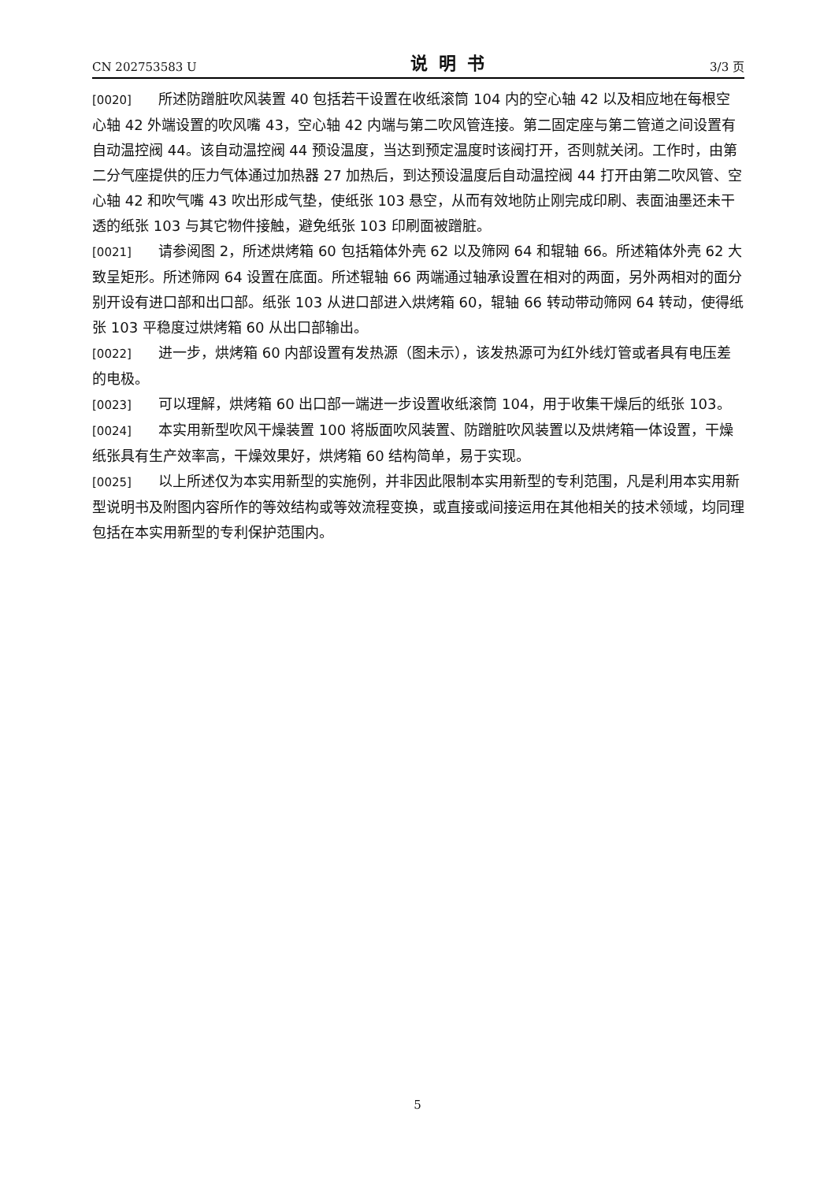CN 202753583 U 说明书 3/3 页
[0020] 所述防蹭脏吹风装置 40 包括若干设置在收纸滚筒 104 内的空心轴 42 以及相应地在每根空心轴 42 外端设置的吹风嘴 43，空心轴 42 内端与第二吹风管连接。第二固定座与第二管道之间设置有自动温控阀 44。该自动温控阀 44 预设温度，当达到预定温度时该阀打开，否则就关闭。工作时，由第二分气座提供的压力气体通过加热器 27 加热后，到达预设温度后自动温控阀 44 打开由第二吹风管、空心轴 42 和吹气嘴 43 吹出形成气垫，使纸张 103 悬空，从而有效地防止刚完成印刷、表面油墨还未干透的纸张 103 与其它物件接触，避免纸张 103 印刷面被蹭脏。
[0021] 请参阅图 2，所述烘烤箱 60 包括箱体外壳 62 以及筛网 64 和辊轴 66。所述箱体外壳 62 大致呈矩形。所述筛网 64 设置在底面。所述辊轴 66 两端通过轴承设置在相对的两面，另外两相对的面分别开设有进口部和出口部。纸张 103 从进口部进入烘烤箱 60，辊轴 66 转动带动筛网 64 转动，使得纸张 103 平稳度过烘烤箱 60 从出口部输出。
[0022] 进一步，烘烤箱 60 内部设置有发热源（图未示），该发热源可为红外线灯管或者具有电压差的电极。
[0023] 可以理解，烘烤箱 60 出口部一端进一步设置收纸滚筒 104，用于收集干燥后的纸张 103。
[0024] 本实用新型吹风干燥装置 100 将版面吹风装置、防蹭脏吹风装置以及烘烤箱一体设置，干燥纸张具有生产效率高，干燥效果好，烘烤箱 60 结构简单，易于实现。
[0025] 以上所述仅为本实用新型的实施例，并非因此限制本实用新型的专利范围，凡是利用本实用新型说明书及附图内容所作的等效结构或等效流程变换，或直接或间接运用在其他相关的技术领域，均同理包括在本实用新型的专利保护范围内。
5